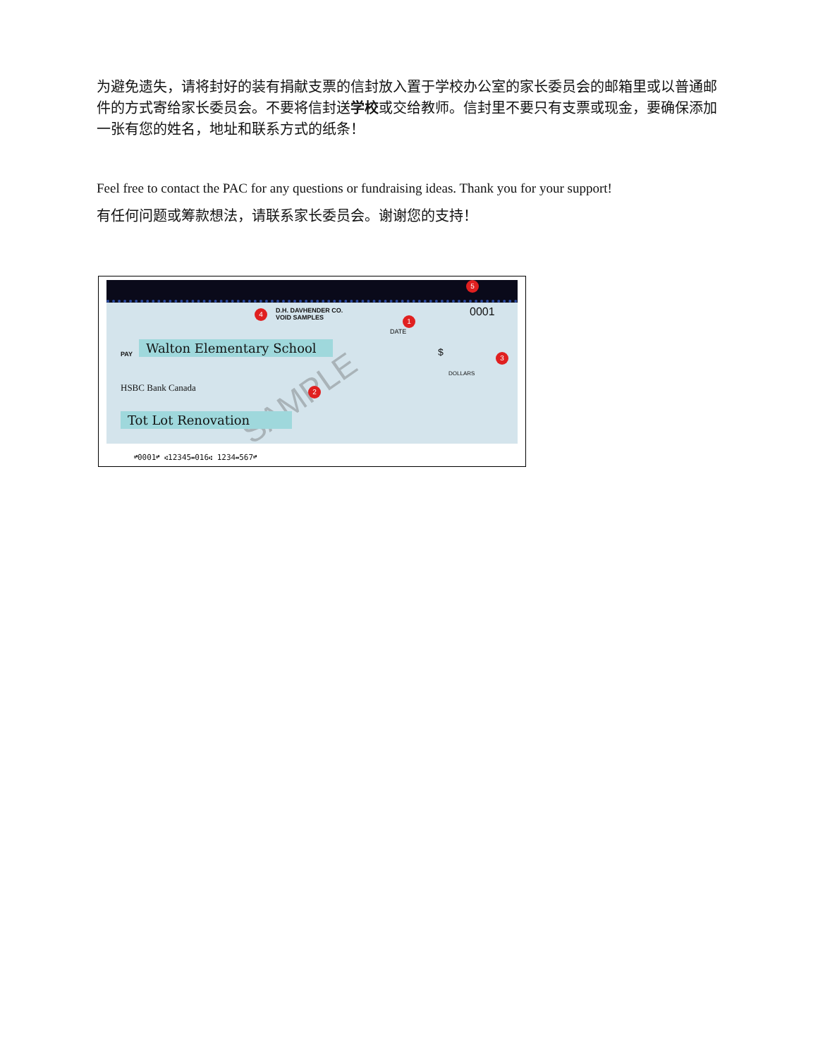为避免遗失，请将封好的装有捐献支票的信封放入置于学校办公室的家长委员会的邮箱里或以普通邮件的方式寄给家长委员会。不要将信封送学校或交给教师。信封里不要只有支票或现金，要确保添加一张有您的姓名，地址和联系方式的纸条！
Feel free to contact the PAC for any questions or fundraising ideas. Thank you for your support!
有任何问题或筹款想法，请联系家长委员会。谢谢您的支持！
D.H. DAVHENDER CO.
VOID SAMPLES
0001
DATE
PAY
Walton Elementary School
$
DOLLARS
HSBC Bank Canada SAMPLE
Tot Lot Renovation
5
4
1
3
2
⑈0001⑈ ⑆12345⑉016⑆ 1234⑉567⑈